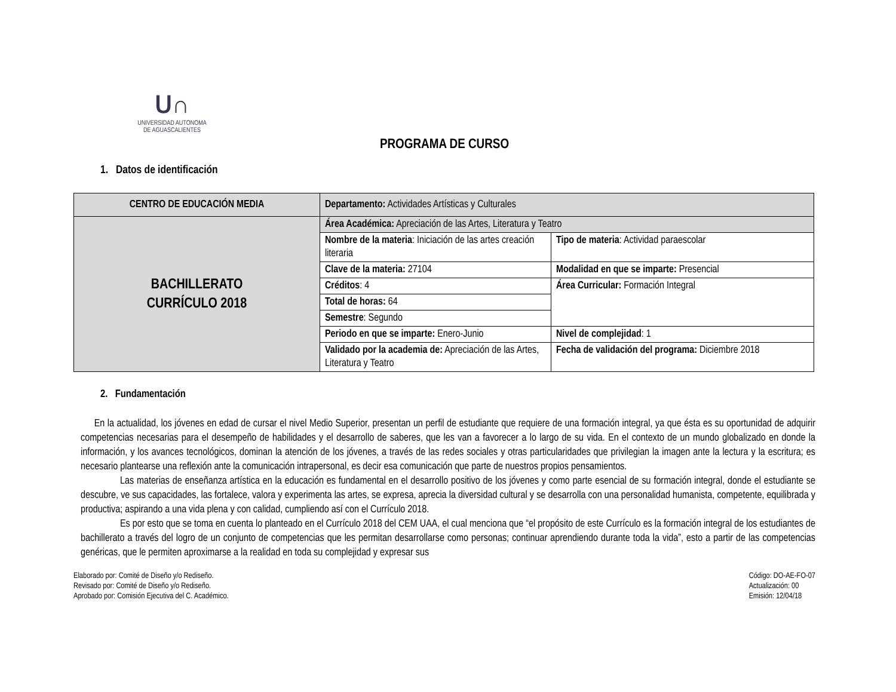ᑌ∩
UNIVERSIDAD AUTONOMA
DE AGUASCALIENTES
PROGRAMA DE CURSO
1. Datos de identificación
| CENTRO DE EDUCACIÓN MEDIA | Departamento: Actividades Artísticas y Culturales | |
| BACHILLERATO CURRÍCULO 2018 | Área Académica: Apreciación de las Artes, Literatura y Teatro | |
| | Nombre de la materia : Iniciación de las artes creación literaria | Tipo de materia : Actividad paraescolar |
| | Clave de la materia: 27104 | Modalidad en que se imparte: Presencial |
| | Créditos : 4 | Área Curricular: Formación Integral |
| | Total de horas: 64 | |
| | Semestre : Segundo | |
| | Periodo en que se imparte: Enero-Junio | Nivel de complejidad : 1 |
| | Validado por la academia de: Apreciación de las Artes, Literatura y Teatro | Fecha de validación del programa: Diciembre 2018 |
2. Fundamentación
En la actualidad, los jóvenes en edad de cursar el nivel Medio Superior, presentan un perfil de estudiante que requiere de una formación integral, ya que ésta es su oportunidad de adquirir competencias necesarias para el desempeño de habilidades y el desarrollo de saberes, que les van a favorecer a lo largo de su vida. En el contexto de un mundo globalizado en donde la información, y los avances tecnológicos, dominan la atención de los jóvenes, a través de las redes sociales y otras particularidades que privilegian la imagen ante la lectura y la escritura; es necesario plantearse una reflexión ante la comunicación intrapersonal, es decir esa comunicación que parte de nuestros propios pensamientos.
Las materias de enseñanza artística en la educación es fundamental en el desarrollo positivo de los jóvenes y como parte esencial de su formación integral, donde el estudiante se descubre, ve sus capacidades, las fortalece, valora y experimenta las artes, se expresa, aprecia la diversidad cultural y se desarrolla con una personalidad humanista, competente, equilibrada y productiva; aspirando a una vida plena y con calidad, cumpliendo así con el Currículo 2018.
Es por esto que se toma en cuenta lo planteado en el Currículo 2018 del CEM UAA, el cual menciona que “el propósito de este Currículo es la formación integral de los estudiantes de bachillerato a través del logro de un conjunto de competencias que les permitan desarrollarse como personas; continuar aprendiendo durante toda la vida”, esto a partir de las competencias genéricas, que le permiten aproximarse a la realidad en toda su complejidad y expresar sus
Elaborado por: Comité de Diseño y/o Rediseño.
Revisado por: Comité de Diseño y/o Rediseño.
Aprobado por: Comisión Ejecutiva del C. Académico.
Código: DO-AE-FO-07
Actualización: 00
Emisión: 12/04/18